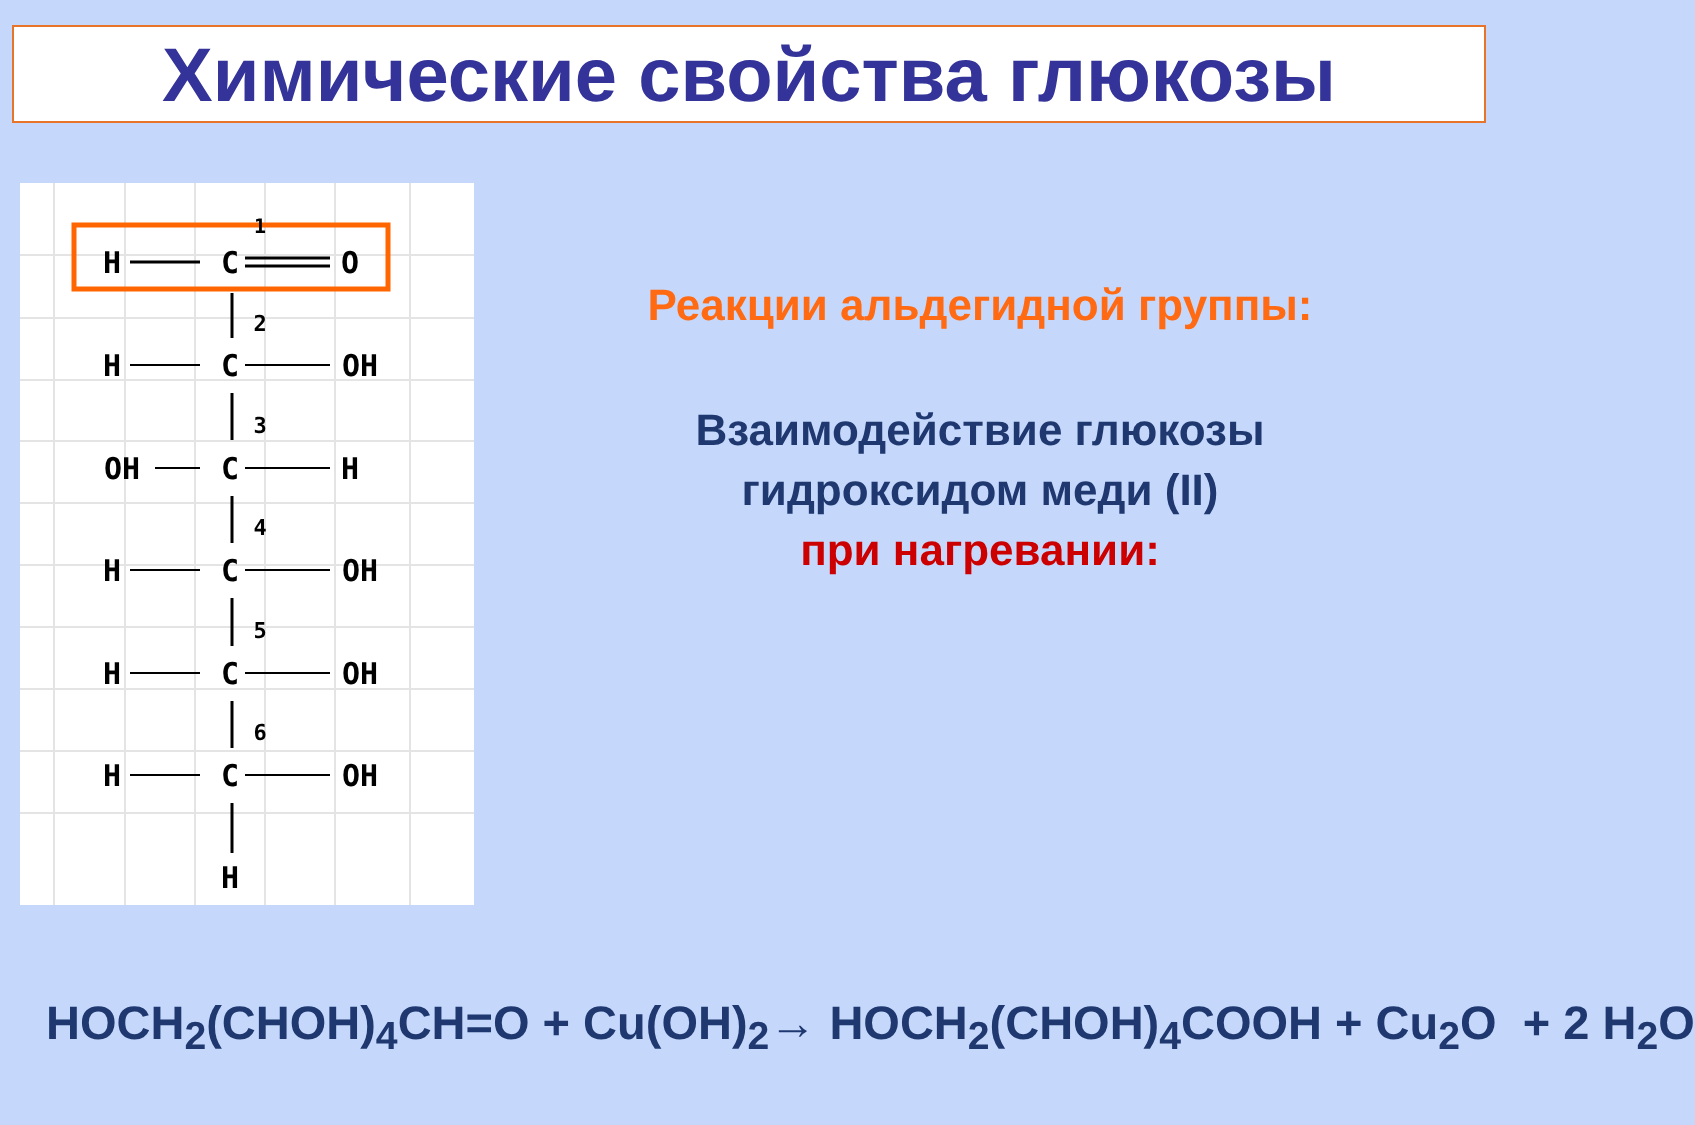Химические свойства глюкозы
H
C
O
1
2
H
C
OH
3
OH
C
H
4
H
C
OH
5
H
C
OH
6
H
C
OH
H
Реакции альдегидной группы:
Взаимодействие глюкозы
гидроксидом меди (II)
при нагревании:
HOCH<sub>2</sub>(CHOH)<sub>4</sub>CH=O + Cu(OH)<sub>2</sub>→ HOCH<sub>2</sub>(CHOH)<sub>4</sub>COOH + Cu<sub>2</sub>O + 2 H<sub>2</sub>O